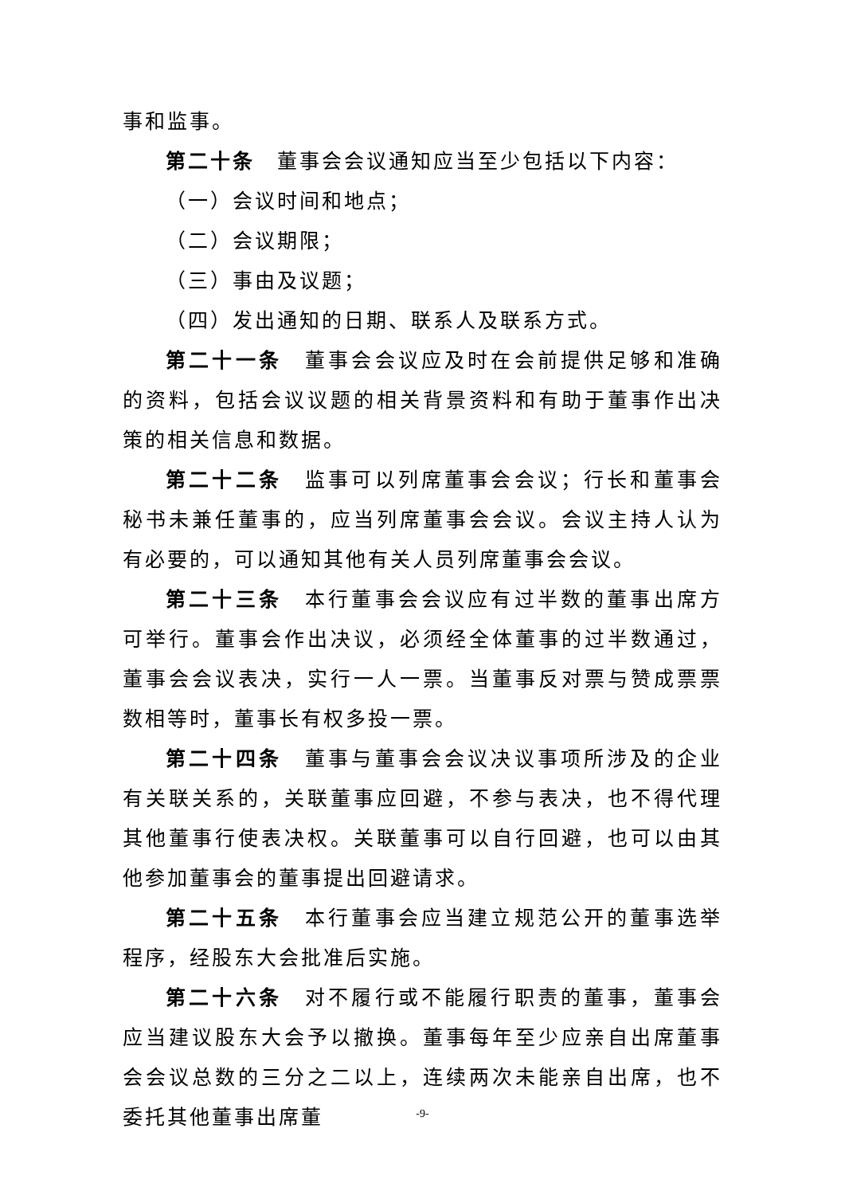事和监事。
第二十条　董事会会议通知应当至少包括以下内容：
（一）会议时间和地点；
（二）会议期限；
（三）事由及议题；
（四）发出通知的日期、联系人及联系方式。
第二十一条　董事会会议应及时在会前提供足够和准确的资料，包括会议议题的相关背景资料和有助于董事作出决策的相关信息和数据。
第二十二条　监事可以列席董事会会议；行长和董事会秘书未兼任董事的，应当列席董事会会议。会议主持人认为有必要的，可以通知其他有关人员列席董事会会议。
第二十三条　本行董事会会议应有过半数的董事出席方可举行。董事会作出决议，必须经全体董事的过半数通过，董事会会议表决，实行一人一票。当董事反对票与赞成票票数相等时，董事长有权多投一票。
第二十四条　董事与董事会会议决议事项所涉及的企业有关联关系的，关联董事应回避，不参与表决，也不得代理其他董事行使表决权。关联董事可以自行回避，也可以由其他参加董事会的董事提出回避请求。
第二十五条　本行董事会应当建立规范公开的董事选举程序，经股东大会批准后实施。
第二十六条　对不履行或不能履行职责的董事，董事会应当建议股东大会予以撤换。董事每年至少应亲自出席董事会会议总数的三分之二以上，连续两次未能亲自出席，也不委托其他董事出席董
-9-